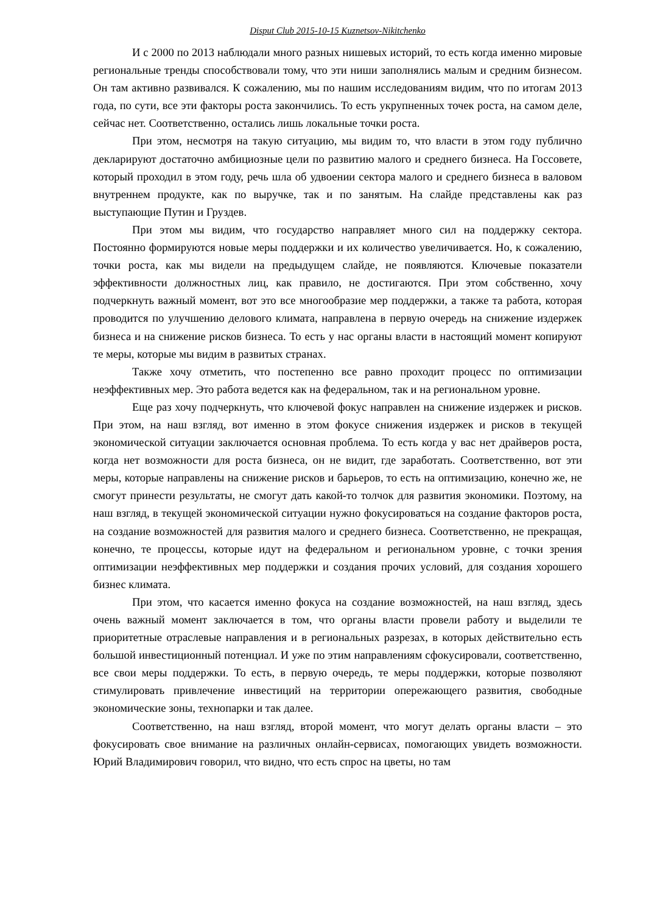Disput Club 2015-10-15 Kuznetsov-Nikitchenko
И с 2000 по 2013 наблюдали много разных нишевых историй, то есть когда именно мировые региональные тренды способствовали тому, что эти ниши заполнялись малым и средним бизнесом. Он там активно развивался. К сожалению, мы по нашим исследованиям видим, что по итогам 2013 года, по сути, все эти факторы роста закончились. То есть укрупненных точек роста, на самом деле, сейчас нет. Соответственно, остались лишь локальные точки роста.
При этом, несмотря на такую ситуацию, мы видим то, что власти в этом году публично декларируют достаточно амбициозные цели по развитию малого и среднего бизнеса. На Госсовете, который проходил в этом году, речь шла об удвоении сектора малого и среднего бизнеса в валовом внутреннем продукте, как по выручке, так и по занятым. На слайде представлены как раз выступающие Путин и Груздев.
При этом мы видим, что государство направляет много сил на поддержку сектора. Постоянно формируются новые меры поддержки и их количество увеличивается. Но, к сожалению, точки роста, как мы видели на предыдущем слайде, не появляются. Ключевые показатели эффективности должностных лиц, как правило, не достигаются. При этом собственно, хочу подчеркнуть важный момент, вот это все многообразие мер поддержки, а также та работа, которая проводится по улучшению делового климата, направлена в первую очередь на снижение издержек бизнеса и на снижение рисков бизнеса. То есть у нас органы власти в настоящий момент копируют те меры, которые мы видим в развитых странах.
Также хочу отметить, что постепенно все равно проходит процесс по оптимизации неэффективных мер. Это работа ведется как на федеральном, так и на региональном уровне.
Еще раз хочу подчеркнуть, что ключевой фокус направлен на снижение издержек и рисков. При этом, на наш взгляд, вот именно в этом фокусе снижения издержек и рисков в текущей экономической ситуации заключается основная проблема. То есть когда у вас нет драйверов роста, когда нет возможности для роста бизнеса, он не видит, где заработать. Соответственно, вот эти меры, которые направлены на снижение рисков и барьеров, то есть на оптимизацию, конечно же, не смогут принести результаты, не смогут дать какой-то толчок для развития экономики. Поэтому, на наш взгляд, в текущей экономической ситуации нужно фокусироваться на создание факторов роста, на создание возможностей для развития малого и среднего бизнеса. Соответственно, не прекращая, конечно, те процессы, которые идут на федеральном и региональном уровне, с точки зрения оптимизации неэффективных мер поддержки и создания прочих условий, для создания хорошего бизнес климата.
При этом, что касается именно фокуса на создание возможностей, на наш взгляд, здесь очень важный момент заключается в том, что органы власти провели работу и выделили те приоритетные отраслевые направления и в региональных разрезах, в которых действительно есть большой инвестиционный потенциал. И уже по этим направлениям сфокусировали, соответственно, все свои меры поддержки. То есть, в первую очередь, те меры поддержки, которые позволяют стимулировать привлечение инвестиций на территории опережающего развития, свободные экономические зоны, технопарки и так далее.
Соответственно, на наш взгляд, второй момент, что могут делать органы власти – это фокусировать свое внимание на различных онлайн-сервисах, помогающих увидеть возможности. Юрий Владимирович говорил, что видно, что есть спрос на цветы, но там